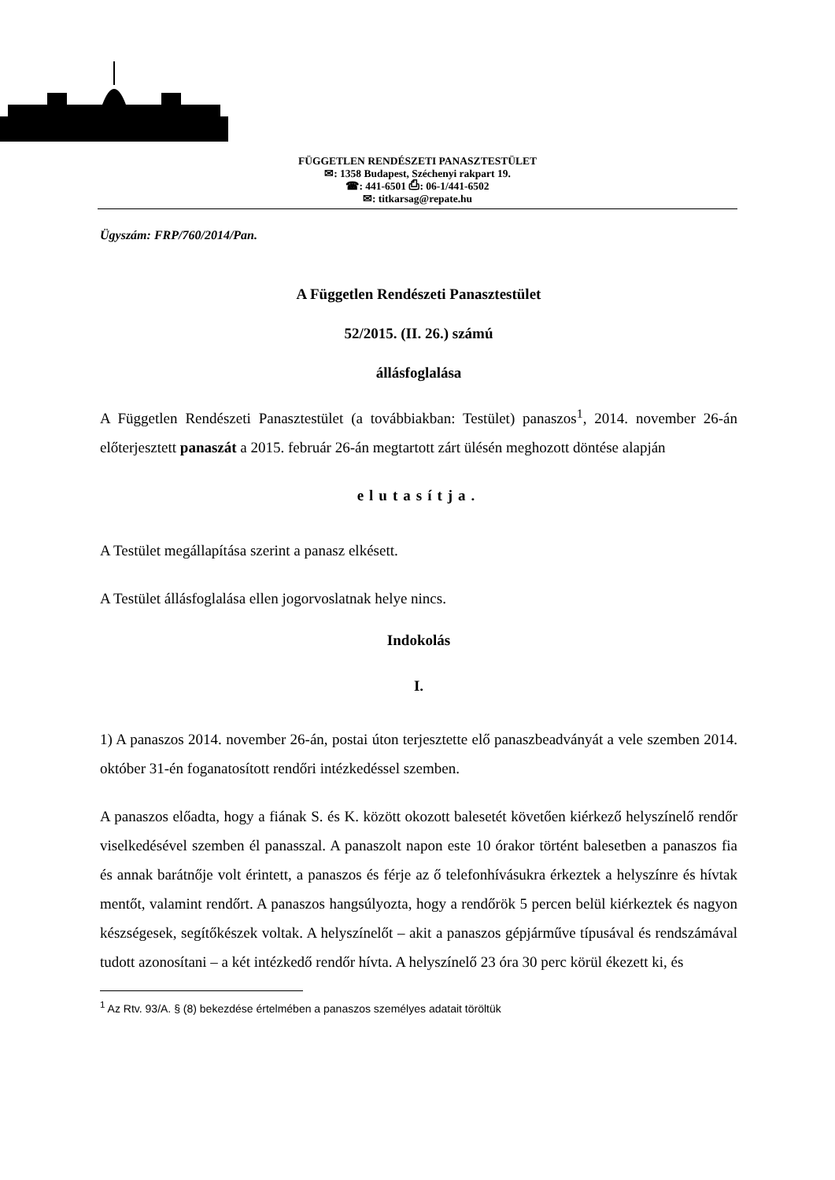FÜGGETLEN RENDÉSZETI PANASZTESTÜLET
✉: 1358 Budapest, Széchenyi rakpart 19.
☎: 441-6501 ⎙: 06-1/441-6502
✉: titkarsag@repate.hu
Ügyszám: FRP/760/2014/Pan.
A Független Rendészeti Panasztestület
52/2015. (II. 26.) számú
állásfoglalása
A Független Rendészeti Panasztestület (a továbbiakban: Testület) panaszos<sup>1</sup>, 2014. november 26-án előterjesztett panaszát a 2015. február 26-án megtartott zárt ülésén meghozott döntése alapján
elutasítja.
A Testület megállapítása szerint a panasz elkésett.
A Testület állásfoglalása ellen jogorvoslatnak helye nincs.
Indokolás
I.
1) A panaszos 2014. november 26-án, postai úton terjesztette elő panaszbeadványát a vele szemben 2014. október 31-én foganatosított rendőri intézkedéssel szemben.
A panaszos előadta, hogy a fiának S. és K. között okozott balesetét követően kiérkező helyszínelő rendőr viselkedésével szemben él panasszal. A panaszolt napon este 10 órakor történt balesetben a panaszos fia és annak barátnője volt érintett, a panaszos és férje az ő telefonhívásukra érkeztek a helyszínre és hívtak mentőt, valamint rendőrt. A panaszos hangsúlyozta, hogy a rendőrök 5 percen belül kiérkeztek és nagyon készségesek, segítőkészek voltak. A helyszínelőt – akit a panaszos gépjárműve típusával és rendszámával tudott azonosítani – a két intézkedő rendőr hívta. A helyszínelő 23 óra 30 perc körül ékezett ki, és
<sup>1</sup> Az Rtv. 93/A. § (8) bekezdése értelmében a panaszos személyes adatait töröltük